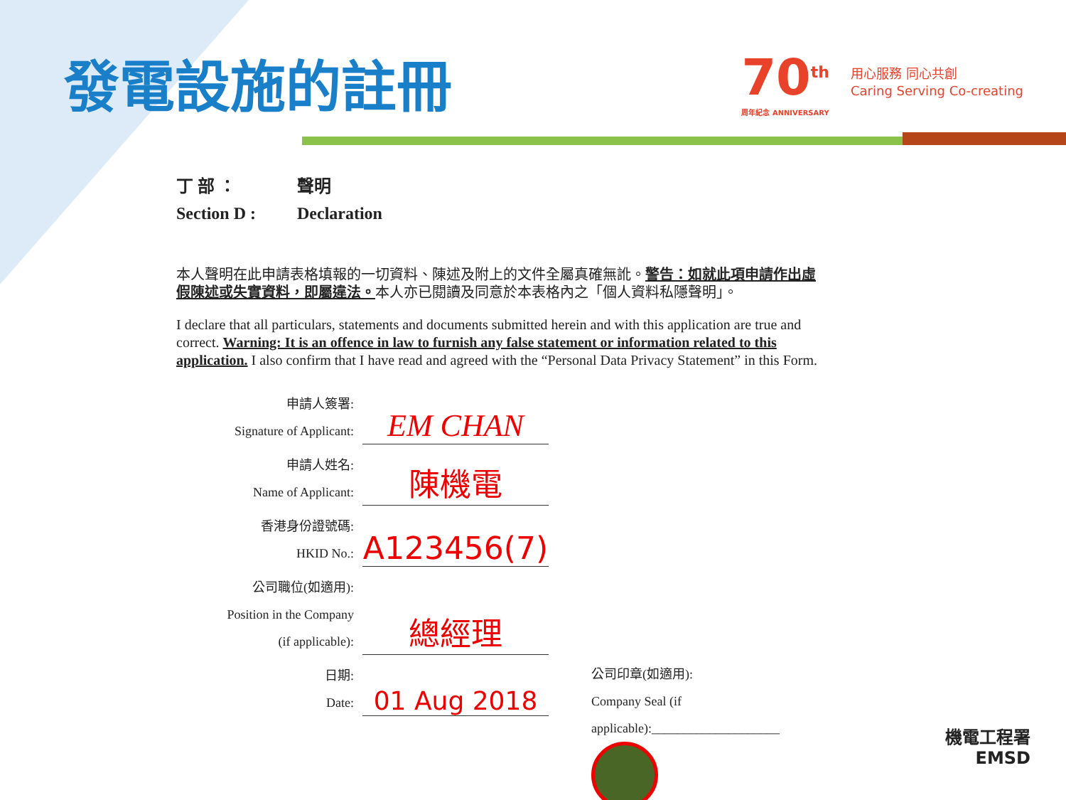發電設施的註冊 70<sup>th</sup>
周年紀念 ANNIVERSARY
用心服務 同心共創
Caring Serving Co-creating
丁 部 ： 聲明 Section D : Declaration
本人聲明在此申請表格填報的一切資料、陳述及附上的文件全屬真確無訛。警告：如就此項申請作出虛假陳述或失實資料，即屬違法。本人亦已閱讀及同意於本表格內之「個人資料私隱聲明」。
I declare that all particulars, statements and documents submitted herein and with this application are true and correct. Warning: It is an offence in law to furnish any false statement or information related to this application. I also confirm that I have read and agreed with the “Personal Data Privacy Statement” in this Form.
申請人簽署:
Signature of Applicant:
EM CHAN
申請人姓名:
Name of Applicant:
陳機電
香港身份證號碼:
HKID No.:
A123456(7)
公司職位(如適用):
Position in the Company
(if applicable):
總經理
日期:
Date:
01 Aug 2018
公司印章(如適用):
Company Seal (if
applicable):____________________
機電工程署
EMSD